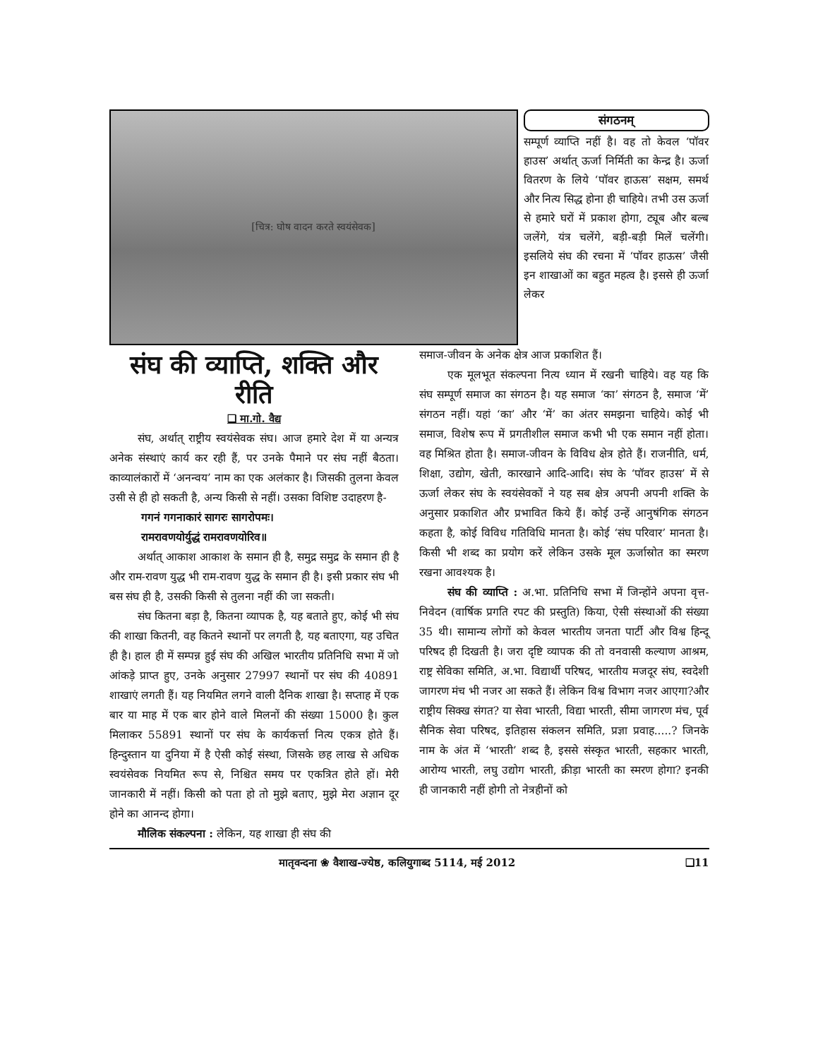[चित्र: घोष वादन करते स्वयंसेवक]
संगठनम्
सम्पूर्ण व्याप्ति नहीं है। वह तो केवल ‘पॉवर हाउस’ अर्थात् ऊर्जा निर्मिती का केन्द्र है। ऊर्जा वितरण के लिये ‘पॉवर हाऊस’ सक्षम, समर्थ और नित्य सिद्ध होना ही चाहिये। तभी उस ऊर्जा से हमारे घरों में प्रकाश होगा, ट्यूब और बल्ब जलेंगे, यंत्र चलेंगे, बड़ी-बड़ी मिलें चलेंगी। इसलिये संघ की रचना में ‘पॉवर हाऊस’ जैसी इन शाखाओं का बहुत महत्व है। इससे ही ऊर्जा लेकर
संघ की व्याप्ति, शक्ति और रीति
❑ मा.गो. वैद्य
संघ, अर्थात् राष्ट्रीय स्वयंसेवक संघ। आज हमारे देश में या अन्यत्र अनेक संस्थाएं कार्य कर रही हैं, पर उनके पैमाने पर संघ नहीं बैठता। काव्यालंकारों में ‘अनन्वय’ नाम का एक अलंकार है। जिसकी तुलना केवल उसी से ही हो सकती है, अन्य किसी से नहीं। उसका विशिष्ट उदाहरण है-
गगनं गगनाकारं सागरः सागरोपमः।
रामरावणयोर्युद्धं रामरावणयोरिव॥
अर्थात् आकाश आकाश के समान ही है, समुद्र समुद्र के समान ही है और राम-रावण युद्ध भी राम-रावण युद्ध के समान ही है। इसी प्रकार संघ भी बस संघ ही है, उसकी किसी से तुलना नहीं की जा सकती।
संघ कितना बड़ा है, कितना व्यापक है, यह बताते हुए, कोई भी संघ की शाखा कितनी, वह कितने स्थानों पर लगती है, यह बताएगा, यह उचित ही है। हाल ही में सम्पन्न हुई संघ की अखिल भारतीय प्रतिनिधि सभा में जो आंकड़े प्राप्त हुए, उनके अनुसार 27997 स्थानों पर संघ की 40891 शाखाएं लगती हैं। यह नियमित लगने वाली दैनिक शाखा है। सप्ताह में एक बार या माह में एक बार होने वाले मिलनों की संख्या 15000 है। कुल मिलाकर 55891 स्थानों पर संघ के कार्यकर्त्ता नित्य एकत्र होते हैं। हिन्दुस्तान या दुनिया में है ऐसी कोई संस्था, जिसके छह लाख से अधिक स्वयंसेवक नियमित रूप से, निश्चित समय पर एकत्रित होते हों। मेरी जानकारी में नहीं। किसी को पता हो तो मुझे बताए, मुझे मेरा अज्ञान दूर होने का आनन्द होगा।
मौलिक संकल्पना : लेकिन, यह शाखा ही संघ की
समाज-जीवन के अनेक क्षेत्र आज प्रकाशित हैं।
एक मूलभूत संकल्पना नित्य ध्यान में रखनी चाहिये। वह यह कि संघ सम्पूर्ण समाज का संगठन है। यह समाज ‘का’ संगठन है, समाज ‘में’ संगठन नहीं। यहां ‘का’ और ‘में’ का अंतर समझना चाहिये। कोई भी समाज, विशेष रूप में प्रगतीशील समाज कभी भी एक समान नहीं होता। वह मिश्रित होता है। समाज-जीवन के विविध क्षेत्र होते हैं। राजनीति, धर्म, शिक्षा, उद्योग, खेती, कारखाने आदि-आदि। संघ के ‘पॉवर हाउस’ में से ऊर्जा लेकर संघ के स्वयंसेवकों ने यह सब क्षेत्र अपनी अपनी शक्ति के अनुसार प्रकाशित और प्रभावित किये हैं। कोई उन्हें आनुषंगिक संगठन कहता है, कोई विविध गतिविधि मानता है। कोई ‘संघ परिवार’ मानता है। किसी भी शब्द का प्रयोग करें लेकिन उसके मूल ऊर्जास्रोत का स्मरण रखना आवश्यक है।
संघ की व्याप्ति : अ.भा. प्रतिनिधि सभा में जिन्होंने अपना वृत्त-निवेदन (वार्षिक प्रगति रपट की प्रस्तुति) किया, ऐसी संस्थाओं की संख्या 35 थी। सामान्य लोगों को केवल भारतीय जनता पार्टी और विश्व हिन्दू परिषद ही दिखती है। जरा दृष्टि व्यापक की तो वनवासी कल्याण आश्रम, राष्ट्र सेविका समिति, अ.भा. विद्यार्थी परिषद, भारतीय मजदूर संघ, स्वदेशी जागरण मंच भी नजर आ सकते हैं। लेकिन विश्व विभाग नजर आएगा?और राष्ट्रीय सिक्ख संगत? या सेवा भारती, विद्या भारती, सीमा जागरण मंच, पूर्व सैनिक सेवा परिषद, इतिहास संकलन समिति, प्रज्ञा प्रवाह.....? जिनके नाम के अंत में ‘भारती’ शब्द है, इससे संस्कृत भारती, सहकार भारती, आरोग्य भारती, लघु उद्योग भारती, क्रीड़ा भारती का स्मरण होगा? इनकी ही जानकारी नहीं होगी तो नेत्रहीनों को
मातृवन्दना ❀ वैशाख-ज्येष्ठ, कलियुगाब्द 5114, मई 2012 ❑11